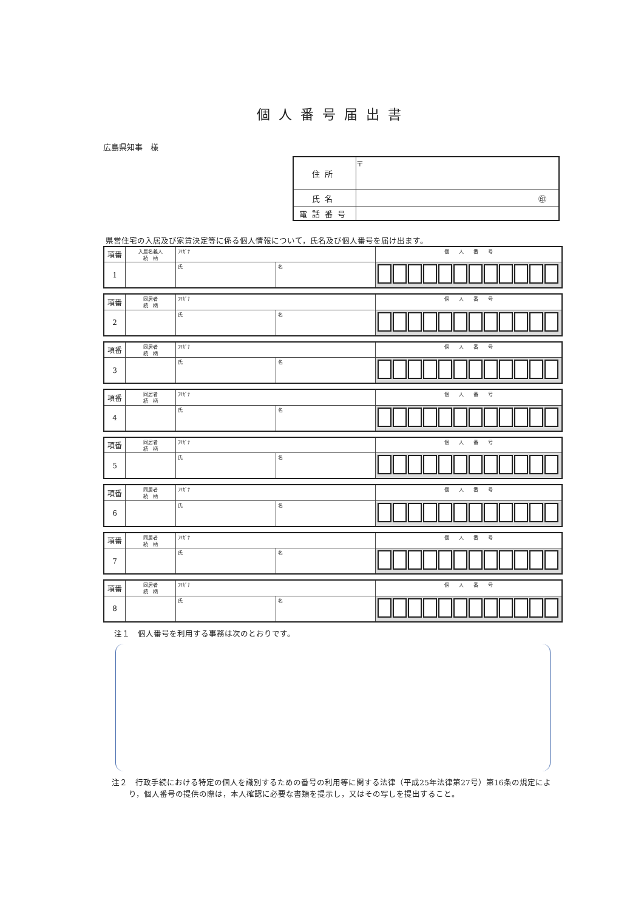個人番号届出書
広島県知事　様
| 住所 | 〒 |
| 氏名 | ㊞ |
| 電話番号 | |
県営住宅の入居及び家賃決定等に係る個人情報について，氏名及び個人番号を届け出ます。
| 項番 | 入居名義人 続 柄 | ﾌﾘｶﾞﾅ | | 個 人 番 号 |
| 1 | | 氏 | 名 | |
| 項番 | 同居者 続 柄 | ﾌﾘｶﾞﾅ | | 個 人 番 号 |
| 2 | | 氏 | 名 | |
| 項番 | 同居者 続 柄 | ﾌﾘｶﾞﾅ | | 個 人 番 号 |
| 3 | | 氏 | 名 | |
| 項番 | 同居者 続 柄 | ﾌﾘｶﾞﾅ | | 個 人 番 号 |
| 4 | | 氏 | 名 | |
| 項番 | 同居者 続 柄 | ﾌﾘｶﾞﾅ | | 個 人 番 号 |
| 5 | | 氏 | 名 | |
| 項番 | 同居者 続 柄 | ﾌﾘｶﾞﾅ | | 個 人 番 号 |
| 6 | | 氏 | 名 | |
| 項番 | 同居者 続 柄 | ﾌﾘｶﾞﾅ | | 個 人 番 号 |
| 7 | | 氏 | 名 | |
| 項番 | 同居者 続 柄 | ﾌﾘｶﾞﾅ | | 個 人 番 号 |
| 8 | | 氏 | 名 | |
注１　個人番号を利用する事務は次のとおりです。
注２　行政手続における特定の個人を識別するための番号の利用等に関する法律（平成25年法律第27号）第16条の規定により，個人番号の提供の際は，本人確認に必要な書類を提示し，又はその写しを提出すること。